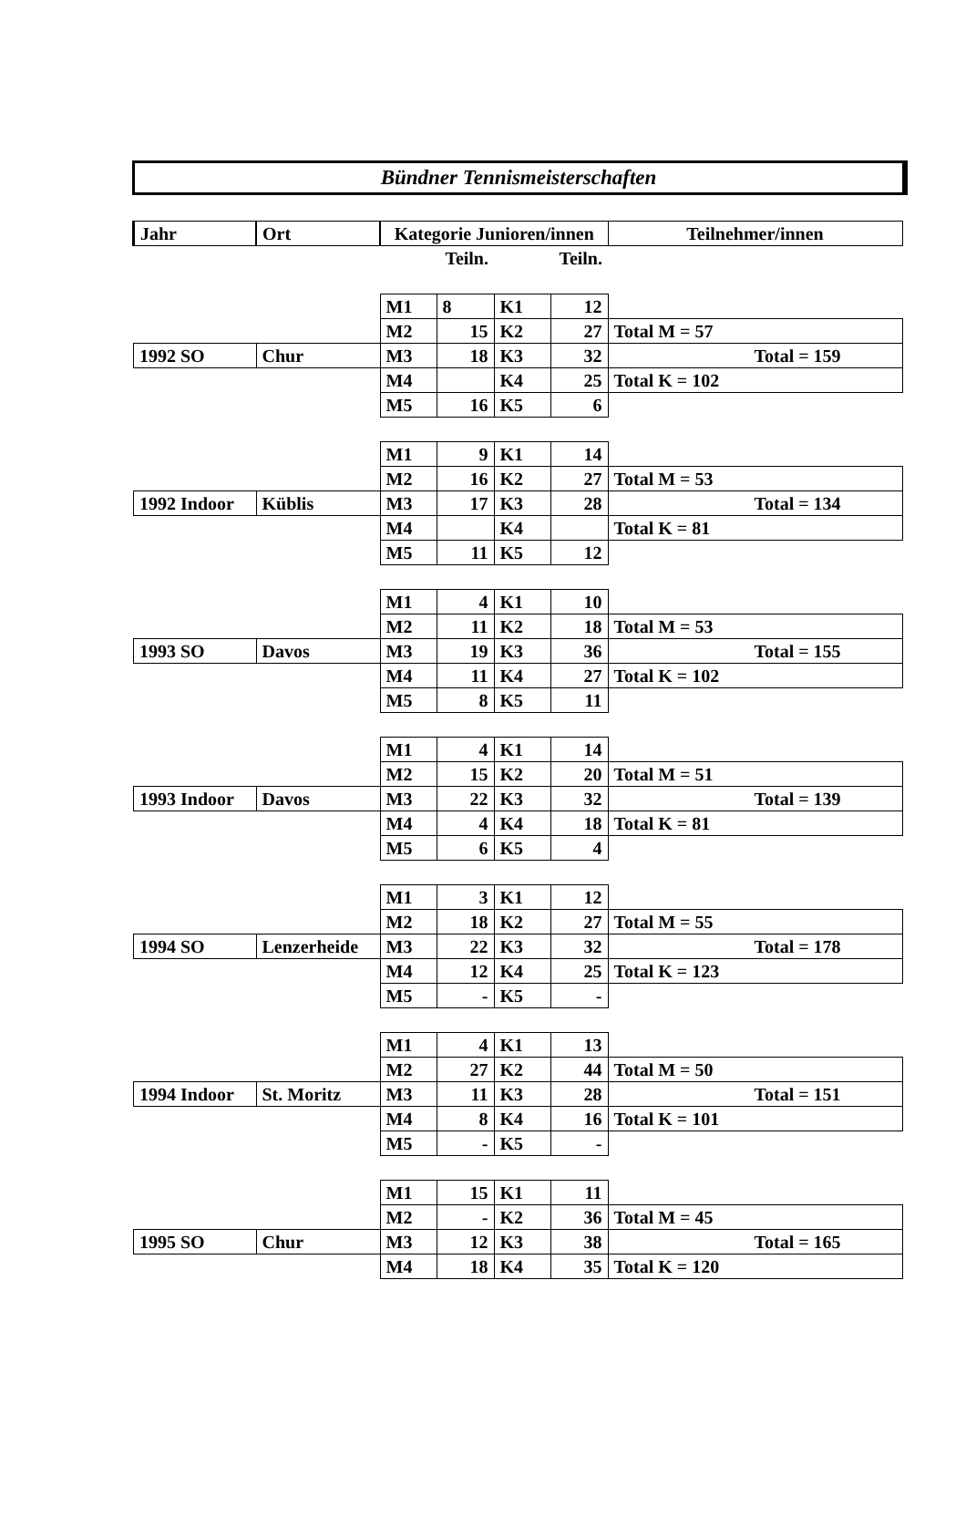Bündner Tennismeisterschaften
| Jahr | Ort | Kategorie Junioren/innen | | | | Teilnehmer/innen |
| | | | Teiln. | | Teiln. | |
| | | M1 | 8 | K1 | 12 | |
| | | M2 | 15 | K2 | 27 | Total M = 57 |
| 1992 SO | Chur | M3 | 18 | K3 | 32 | Total = 159 |
| | | M4 | | K4 | 25 | Total K = 102 |
| | | M5 | 16 | K5 | 6 | |
| | | M1 | 9 | K1 | 14 | |
| | | M2 | 16 | K2 | 27 | Total M = 53 |
| 1992 Indoor | Küblis | M3 | 17 | K3 | 28 | Total = 134 |
| | | M4 | | K4 | | Total K = 81 |
| | | M5 | 11 | K5 | 12 | |
| | | M1 | 4 | K1 | 10 | |
| | | M2 | 11 | K2 | 18 | Total M = 53 |
| 1993 SO | Davos | M3 | 19 | K3 | 36 | Total = 155 |
| | | M4 | 11 | K4 | 27 | Total K = 102 |
| | | M5 | 8 | K5 | 11 | |
| | | M1 | 4 | K1 | 14 | |
| | | M2 | 15 | K2 | 20 | Total M = 51 |
| 1993 Indoor | Davos | M3 | 22 | K3 | 32 | Total = 139 |
| | | M4 | 4 | K4 | 18 | Total K = 81 |
| | | M5 | 6 | K5 | 4 | |
| | | M1 | 3 | K1 | 12 | |
| | | M2 | 18 | K2 | 27 | Total M = 55 |
| 1994 SO | Lenzerheide | M3 | 22 | K3 | 32 | Total = 178 |
| | | M4 | 12 | K4 | 25 | Total K = 123 |
| | | M5 | - | K5 | - | |
| | | M1 | 4 | K1 | 13 | |
| | | M2 | 27 | K2 | 44 | Total M = 50 |
| 1994 Indoor | St. Moritz | M3 | 11 | K3 | 28 | Total = 151 |
| | | M4 | 8 | K4 | 16 | Total K = 101 |
| | | M5 | - | K5 | - | |
| | | M1 | 15 | K1 | 11 | |
| | | M2 | - | K2 | 36 | Total M = 45 |
| 1995 SO | Chur | M3 | 12 | K3 | 38 | Total = 165 |
| | | M4 | 18 | K4 | 35 | Total K = 120 |